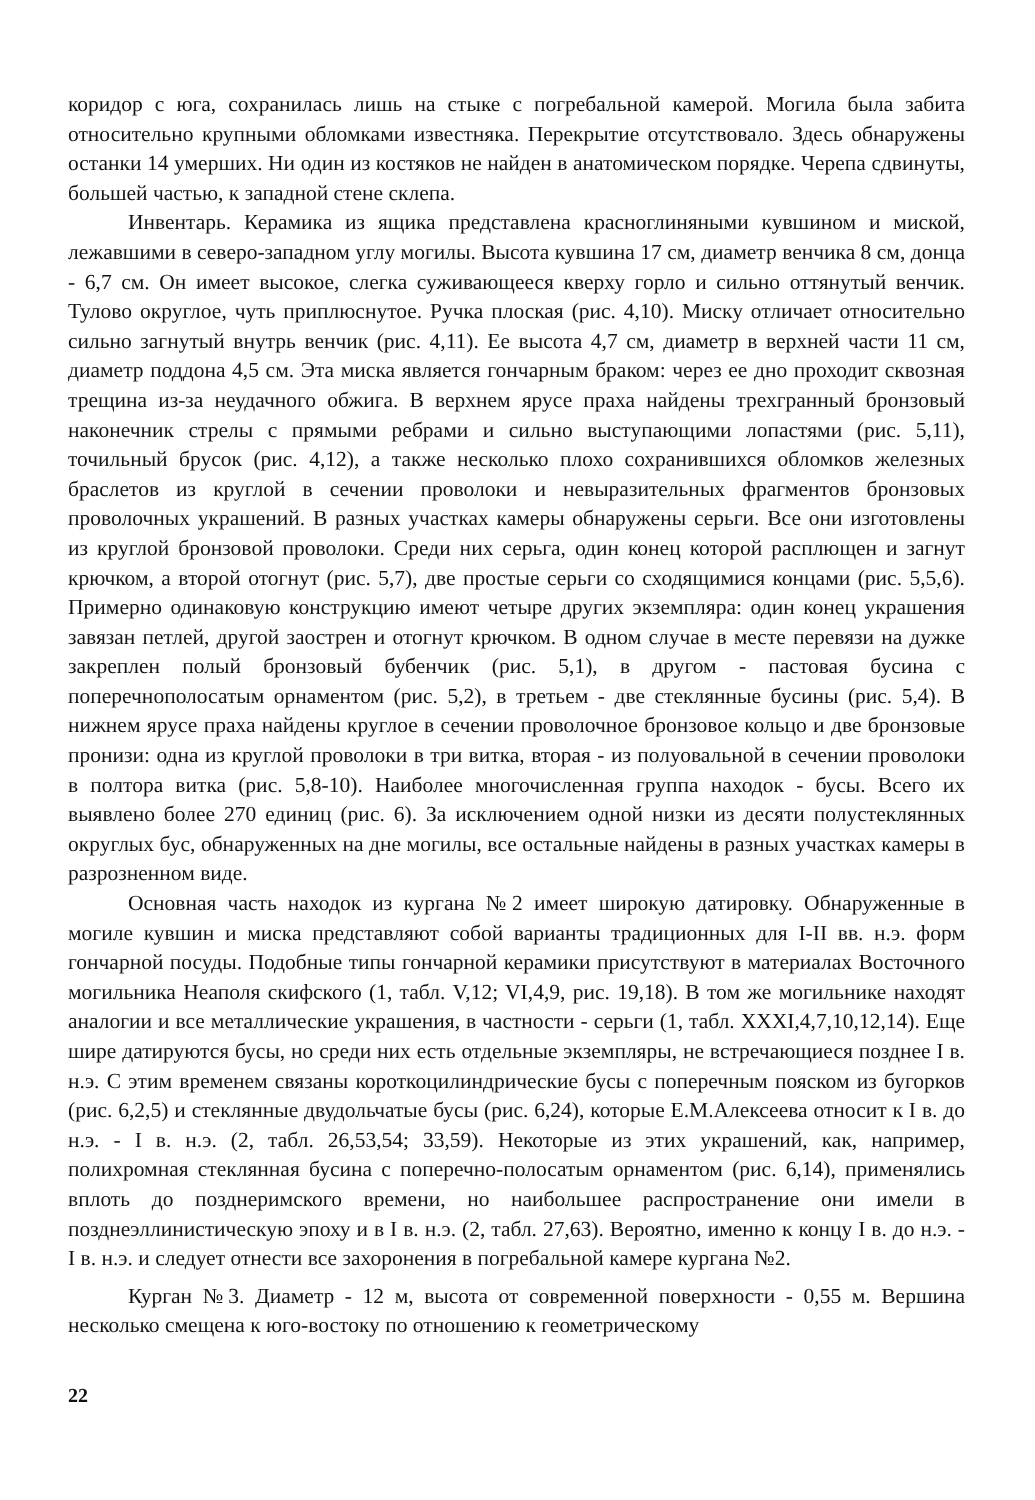коридор с юга, сохранилась лишь на стыке с погребальной камерой. Могила была забита относительно крупными обломками известняка. Перекрытие отсутствовало. Здесь обнаружены останки 14 умерших. Ни один из костяков не найден в анатомическом порядке. Черепа сдвинуты, большей частью, к западной стене склепа.
Инвентарь. Керамика из ящика представлена красноглиняными кувшином и миской, лежавшими в северо-западном углу могилы. Высота кувшина 17 см, диаметр венчика 8 см, донца - 6,7 см. Он имеет высокое, слегка суживающееся кверху горло и сильно оттянутый венчик. Тулово округлое, чуть приплюснутое. Ручка плоская (рис. 4,10). Миску отличает относительно сильно загнутый внутрь венчик (рис. 4,11). Ее высота 4,7 см, диаметр в верхней части 11 см, диаметр поддона 4,5 см. Эта миска является гончарным браком: через ее дно проходит сквозная трещина из-за неудачного обжига. В верхнем ярусе праха найдены трехгранный бронзовый наконечник стрелы с прямыми ребрами и сильно выступающими лопастями (рис. 5,11), точильный брусок (рис. 4,12), а также несколько плохо сохранившихся обломков железных браслетов из круглой в сечении проволоки и невыразительных фрагментов бронзовых проволочных украшений. В разных участках камеры обнаружены серьги. Все они изготовлены из круглой бронзовой проволоки. Среди них серьга, один конец которой расплющен и загнут крючком, а второй отогнут (рис. 5,7), две простые серьги со сходящимися концами (рис. 5,5,6). Примерно одинаковую конструкцию имеют четыре других экземпляра: один конец украшения завязан петлей, другой заострен и отогнут крючком. В одном случае в месте перевязи на дужке закреплен полый бронзовый бубенчик (рис. 5,1), в другом - пастовая бусина с поперечнополосатым орнаментом (рис. 5,2), в третьем - две стеклянные бусины (рис. 5,4). В нижнем ярусе праха найдены круглое в сечении проволочное бронзовое кольцо и две бронзовые пронизи: одна из круглой проволоки в три витка, вторая - из полуовальной в сечении проволоки в полтора витка (рис. 5,8-10). Наиболее многочисленная группа находок - бусы. Всего их выявлено более 270 единиц (рис. 6). За исключением одной низки из десяти полустеклянных округлых бус, обнаруженных на дне могилы, все остальные найдены в разных участках камеры в разрозненном виде.
Основная часть находок из кургана №2 имеет широкую датировку. Обнаруженные в могиле кувшин и миска представляют собой варианты традиционных для I-II вв. н.э. форм гончарной посуды. Подобные типы гончарной керамики присутствуют в материалах Восточного могильника Неаполя скифского (1, табл. V,12; VI,4,9, рис. 19,18). В том же могильнике находят аналогии и все металлические украшения, в частности - серьги (1, табл. XXXI,4,7,10,12,14). Еще шире датируются бусы, но среди них есть отдельные экземпляры, не встречающиеся позднее I в. н.э. С этим временем связаны короткоцилиндрические бусы с поперечным пояском из бугорков (рис. 6,2,5) и стеклянные двудольчатые бусы (рис. 6,24), которые Е.М.Алексеева относит к I в. до н.э. - I в. н.э. (2, табл. 26,53,54; 33,59). Некоторые из этих украшений, как, например, полихромная стеклянная бусина с поперечно-полосатым орнаментом (рис. 6,14), применялись вплоть до позднеримского времени, но наибольшее распространение они имели в позднеэллинистическую эпоху и в I в. н.э. (2, табл. 27,63). Вероятно, именно к концу I в. до н.э. - I в. н.э. и следует отнести все захоронения в погребальной камере кургана №2.
Курган №3. Диаметр - 12 м, высота от современной поверхности - 0,55 м. Вершина несколько смещена к юго-востоку по отношению к геометрическому
22